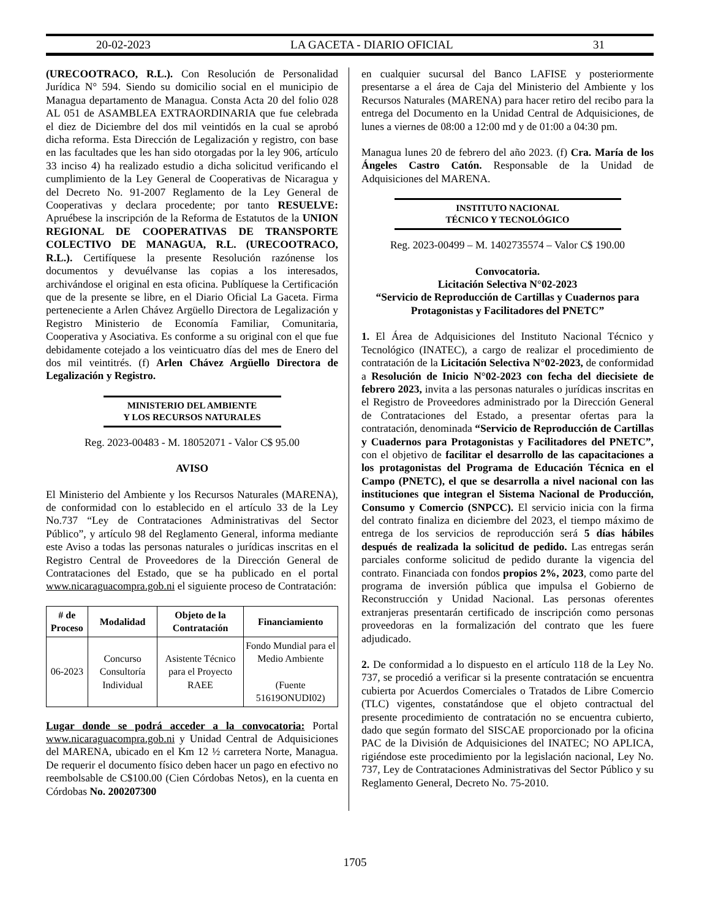20-02-2023 LA GACETA - DIARIO OFICIAL 31
(URECOOTRACO, R.L.). Con Resolución de Personalidad Jurídica N° 594. Siendo su domicilio social en el municipio de Managua departamento de Managua. Consta Acta 20 del folio 028 AL 051 de ASAMBLEA EXTRAORDINARIA que fue celebrada el diez de Diciembre del dos mil veintidós en la cual se aprobó dicha reforma. Esta Dirección de Legalización y registro, con base en las facultades que les han sido otorgadas por la ley 906, artículo 33 inciso 4) ha realizado estudio a dicha solicitud verificando el cumplimiento de la Ley General de Cooperativas de Nicaragua y del Decreto No. 91-2007 Reglamento de la Ley General de Cooperativas y declara procedente; por tanto RESUELVE: Apruébese la inscripción de la Reforma de Estatutos de la UNION REGIONAL DE COOPERATIVAS DE TRANSPORTE COLECTIVO DE MANAGUA, R.L. (URECOOTRACO, R.L.). Certifíquese la presente Resolución razónense los documentos y devuélvanse las copias a los interesados, archivándose el original en esta oficina. Publíquese la Certificación que de la presente se libre, en el Diario Oficial La Gaceta. Firma perteneciente a Arlen Chávez Argüello Directora de Legalización y Registro Ministerio de Economía Familiar, Comunitaria, Cooperativa y Asociativa. Es conforme a su original con el que fue debidamente cotejado a los veinticuatro días del mes de Enero del dos mil veintitrés. (f) Arlen Chávez Argüello Directora de Legalización y Registro.
MINISTERIO DEL AMBIENTE
Y LOS RECURSOS NATURALES
Reg. 2023-00483 - M. 18052071 - Valor C$ 95.00
AVISO
El Ministerio del Ambiente y los Recursos Naturales (MARENA), de conformidad con lo establecido en el artículo 33 de la Ley No.737 “Ley de Contrataciones Administrativas del Sector Público”, y artículo 98 del Reglamento General, informa mediante este Aviso a todas las personas naturales o jurídicas inscritas en el Registro Central de Proveedores de la Dirección General de Contrataciones del Estado, que se ha publicado en el portal www.nicaraguacompra.gob.ni el siguiente proceso de Contratación:
| # de Proceso | Modalidad | Objeto de la Contratación | Financiamiento |
| --- | --- | --- | --- |
| 06-2023 | Concurso Consultoría Individual | Asistente Técnico para el Proyecto RAEE | Fondo Mundial para el Medio Ambiente (Fuente 51619ONUDI02) |
Lugar donde se podrá acceder a la convocatoria: Portal www.nicaraguacompra.gob.ni y Unidad Central de Adquisiciones del MARENA, ubicado en el Km 12 ½ carretera Norte, Managua. De requerir el documento físico deben hacer un pago en efectivo no reembolsable de C$100.00 (Cien Córdobas Netos), en la cuenta en Córdobas No. 200207300
en cualquier sucursal del Banco LAFISE y posteriormente presentarse a el área de Caja del Ministerio del Ambiente y los Recursos Naturales (MARENA) para hacer retiro del recibo para la entrega del Documento en la Unidad Central de Adquisiciones, de lunes a viernes de 08:00 a 12:00 md y de 01:00 a 04:30 pm.
Managua lunes 20 de febrero del año 2023. (f) Cra. María de los Ángeles Castro Catón. Responsable de la Unidad de Adquisiciones del MARENA.
INSTITUTO NACIONAL
TÉCNICO Y TECNOLÓGICO
Reg. 2023-00499 – M. 1402735574 – Valor C$ 190.00
Convocatoria.
Licitación Selectiva N°02-2023
“Servicio de Reproducción de Cartillas y Cuadernos para Protagonistas y Facilitadores del PNETC”
1. El Área de Adquisiciones del Instituto Nacional Técnico y Tecnológico (INATEC), a cargo de realizar el procedimiento de contratación de la Licitación Selectiva N°02-2023, de conformidad a Resolución de Inicio N°02-2023 con fecha del diecisiete de febrero 2023, invita a las personas naturales o jurídicas inscritas en el Registro de Proveedores administrado por la Dirección General de Contrataciones del Estado, a presentar ofertas para la contratación, denominada “Servicio de Reproducción de Cartillas y Cuadernos para Protagonistas y Facilitadores del PNETC”, con el objetivo de facilitar el desarrollo de las capacitaciones a los protagonistas del Programa de Educación Técnica en el Campo (PNETC), el que se desarrolla a nivel nacional con las instituciones que integran el Sistema Nacional de Producción, Consumo y Comercio (SNPCC). El servicio inicia con la firma del contrato finaliza en diciembre del 2023, el tiempo máximo de entrega de los servicios de reproducción será 5 días hábiles después de realizada la solicitud de pedido. Las entregas serán parciales conforme solicitud de pedido durante la vigencia del contrato. Financiada con fondos propios 2%, 2023, como parte del programa de inversión pública que impulsa el Gobierno de Reconstrucción y Unidad Nacional. Las personas oferentes extranjeras presentarán certificado de inscripción como personas proveedoras en la formalización del contrato que les fuere adjudicado.
2. De conformidad a lo dispuesto en el artículo 118 de la Ley No. 737, se procedió a verificar si la presente contratación se encuentra cubierta por Acuerdos Comerciales o Tratados de Libre Comercio (TLC) vigentes, constatándose que el objeto contractual del presente procedimiento de contratación no se encuentra cubierto, dado que según formato del SISCAE proporcionado por la oficina PAC de la División de Adquisiciones del INATEC; NO APLICA, rigiéndose este procedimiento por la legislación nacional, Ley No. 737, Ley de Contrataciones Administrativas del Sector Público y su Reglamento General, Decreto No. 75-2010.
1705